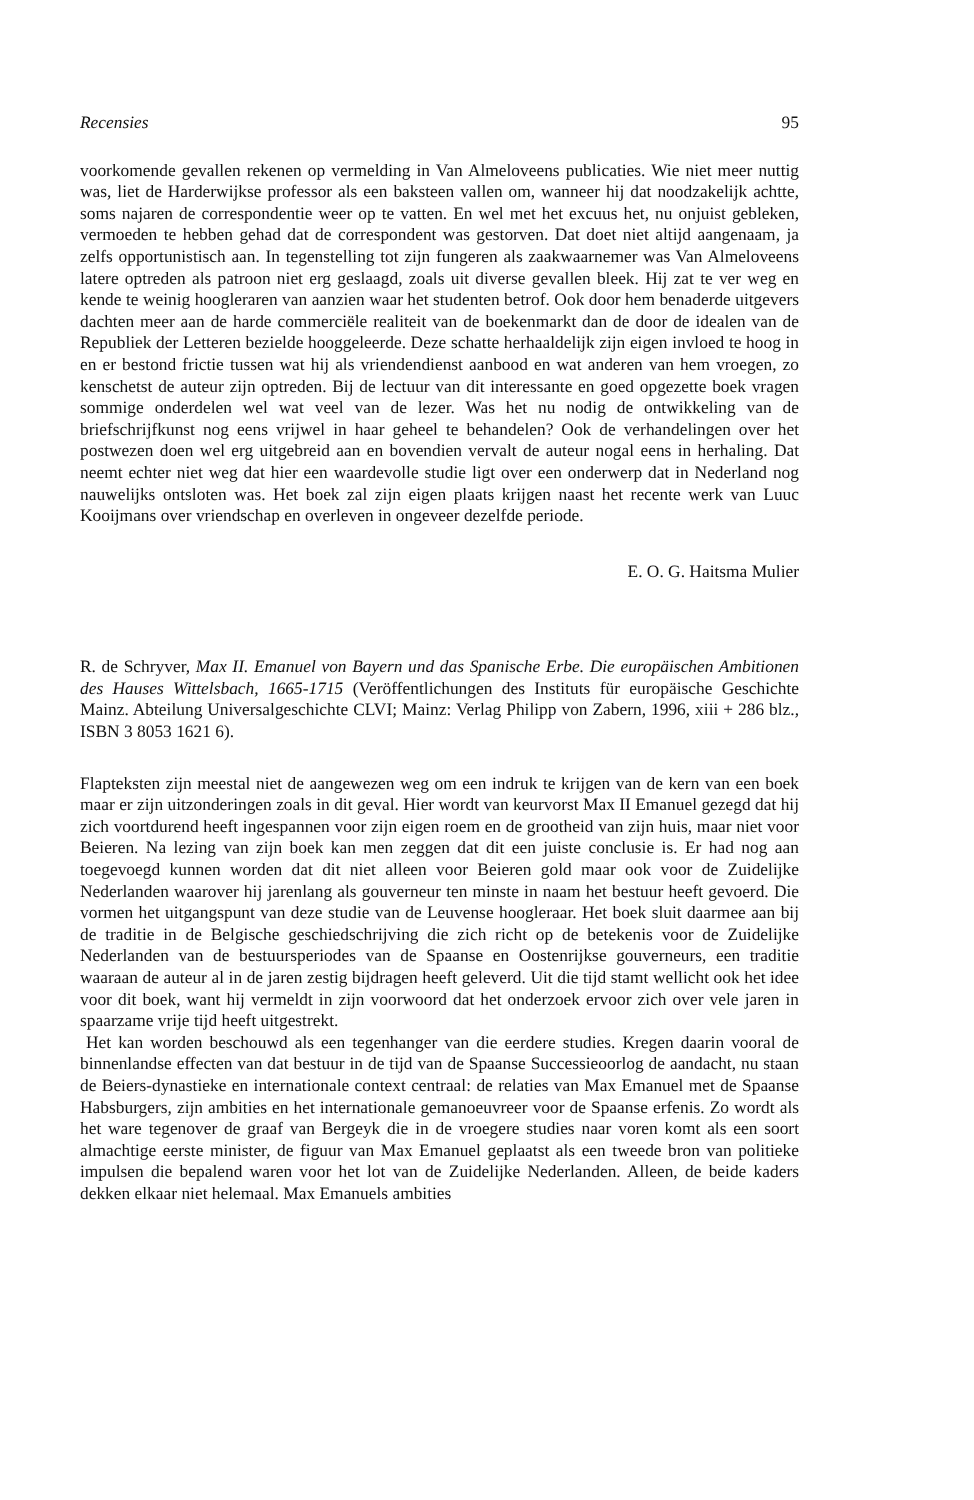Recensies 95
voorkomende gevallen rekenen op vermelding in Van Almeloveens publicaties. Wie niet meer nuttig was, liet de Harderwijkse professor als een baksteen vallen om, wanneer hij dat noodzakelijk achtte, soms najaren de correspondentie weer op te vatten. En wel met het excuus het, nu onjuist gebleken, vermoeden te hebben gehad dat de correspondent was gestorven. Dat doet niet altijd aangenaam, ja zelfs opportunistisch aan. In tegenstelling tot zijn fungeren als zaakwaarnemer was Van Almeloveens latere optreden als patroon niet erg geslaagd, zoals uit diverse gevallen bleek. Hij zat te ver weg en kende te weinig hoogleraren van aanzien waar het studenten betrof. Ook door hem benaderde uitgevers dachten meer aan de harde commerciële realiteit van de boekenmarkt dan de door de idealen van de Republiek der Letteren bezielde hooggeleerde. Deze schatte herhaaldelijk zijn eigen invloed te hoog in en er bestond frictie tussen wat hij als vriendendienst aanbood en wat anderen van hem vroegen, zo kenschetst de auteur zijn optreden. Bij de lectuur van dit interessante en goed opgezette boek vragen sommige onderdelen wel wat veel van de lezer. Was het nu nodig de ontwikkeling van de briefschrijfkunst nog eens vrijwel in haar geheel te behandelen? Ook de verhandelingen over het postwezen doen wel erg uitgebreid aan en bovendien vervalt de auteur nogal eens in herhaling. Dat neemt echter niet weg dat hier een waardevolle studie ligt over een onderwerp dat in Nederland nog nauwelijks ontsloten was. Het boek zal zijn eigen plaats krijgen naast het recente werk van Luuc Kooijmans over vriendschap en overleven in ongeveer dezelfde periode.
E. O. G. Haitsma Mulier
R. de Schryver, Max II. Emanuel von Bayern und das Spanische Erbe. Die europäischen Ambitionen des Hauses Wittelsbach, 1665-1715 (Veröffentlichungen des Instituts für europäische Geschichte Mainz. Abteilung Universalgeschichte CLVI; Mainz: Verlag Philipp von Zabern, 1996, xiii + 286 blz., ISBN 3 8053 1621 6).
Flapteksten zijn meestal niet de aangewezen weg om een indruk te krijgen van de kern van een boek maar er zijn uitzonderingen zoals in dit geval. Hier wordt van keurvorst Max II Emanuel gezegd dat hij zich voortdurend heeft ingespannen voor zijn eigen roem en de grootheid van zijn huis, maar niet voor Beieren. Na lezing van zijn boek kan men zeggen dat dit een juiste conclusie is. Er had nog aan toegevoegd kunnen worden dat dit niet alleen voor Beieren gold maar ook voor de Zuidelijke Nederlanden waarover hij jarenlang als gouverneur ten minste in naam het bestuur heeft gevoerd. Die vormen het uitgangspunt van deze studie van de Leuvense hoogleraar. Het boek sluit daarmee aan bij de traditie in de Belgische geschiedschrijving die zich richt op de betekenis voor de Zuidelijke Nederlanden van de bestuursperiodes van de Spaanse en Oostenrijkse gouverneurs, een traditie waaraan de auteur al in de jaren zestig bijdragen heeft geleverd. Uit die tijd stamt wellicht ook het idee voor dit boek, want hij vermeldt in zijn voorwoord dat het onderzoek ervoor zich over vele jaren in spaarzame vrije tijd heeft uitgestrekt.
Het kan worden beschouwd als een tegenhanger van die eerdere studies. Kregen daarin vooral de binnenlandse effecten van dat bestuur in de tijd van de Spaanse Successieoorlog de aandacht, nu staan de Beiers-dynastieke en internationale context centraal: de relaties van Max Emanuel met de Spaanse Habsburgers, zijn ambities en het internationale gemanoeuvreer voor de Spaanse erfenis. Zo wordt als het ware tegenover de graaf van Bergeyk die in de vroegere studies naar voren komt als een soort almachtige eerste minister, de figuur van Max Emanuel geplaatst als een tweede bron van politieke impulsen die bepalend waren voor het lot van de Zuidelijke Nederlanden. Alleen, de beide kaders dekken elkaar niet helemaal. Max Emanuels ambities